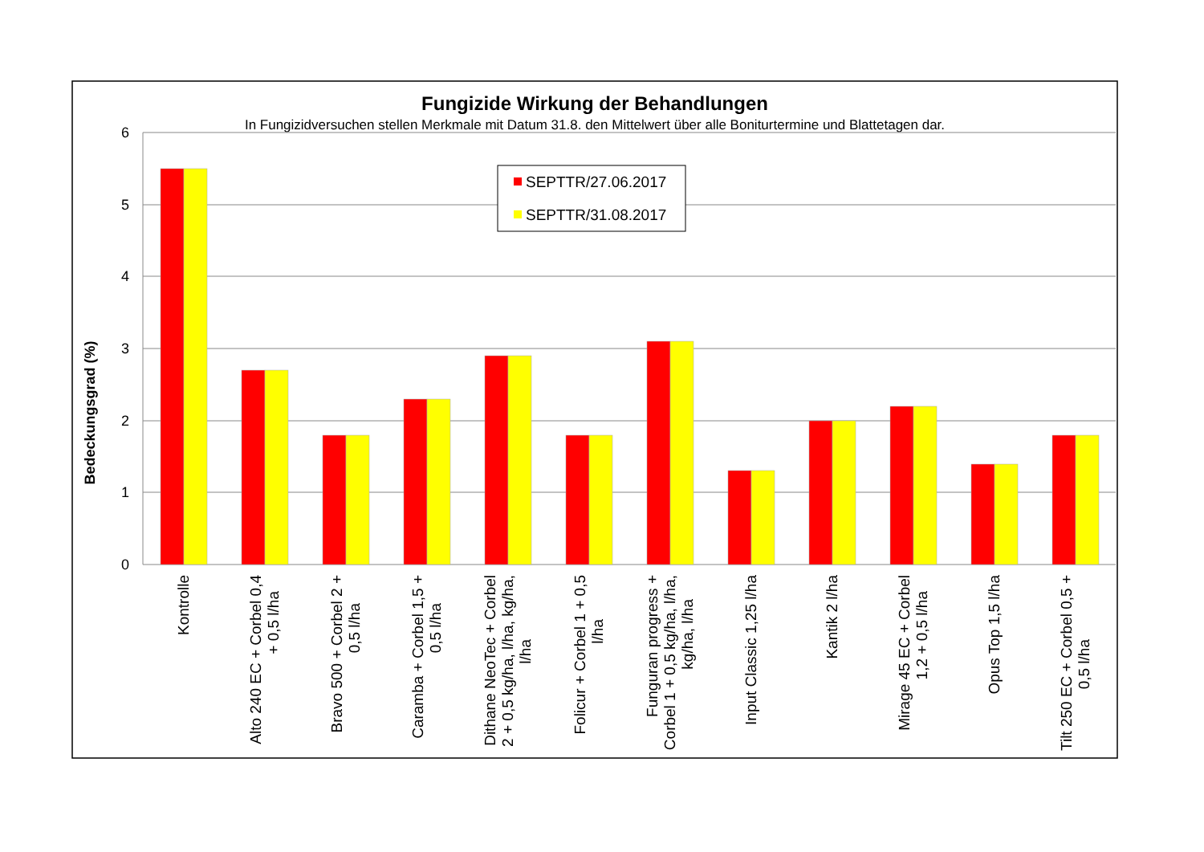Fungizide Wirkung der Behandlungen
In Fungizidversuchen stellen Merkmale mit Datum 31.8. den Mittelwert über alle Boniturtermine und Blattetagen dar.
6
5
4
3
2
1
0
Bedeckungsgrad (%)
SEPTTR/27.06.2017
SEPTTR/31.08.2017
Kontrolle
Alto 240 EC + Corbel 0,4 + 0,5 l/ha
Bravo 500 + Corbel 2 + 0,5 l/ha
Caramba + Corbel 1,5 + 0,5 l/ha
Dithane NeoTec + Corbel 2 + 0,5 kg/ha, l/ha, kg/ha, l/ha
Folicur + Corbel 1 + 0,5 l/ha
Funguran progress + Corbel 1 + 0,5 kg/ha, l/ha, kg/ha, l/ha
Input Classic 1,25 l/ha
Kantik 2 l/ha
Mirage 45 EC + Corbel 1,2 + 0,5 l/ha
Opus Top 1,5 l/ha
Tilt 250 EC + Corbel 0,5 + 0,5 l/ha